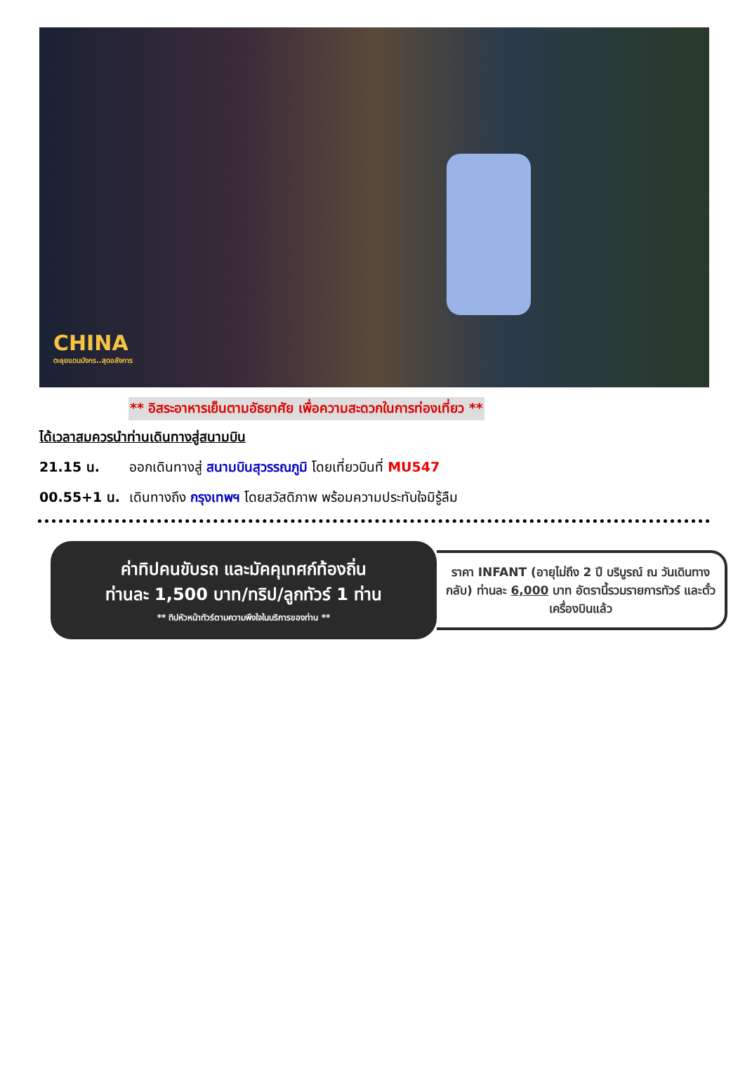CHINA
ตะลุยแดนมังกร..สุดอลังการ
** อิสระอาหารเย็นตามอัธยาศัย เพื่อความสะดวกในการท่องเที่ยว **
ได้เวลาสมควรนำท่านเดินทางสู่สนามบิน
21.15 น. ออกเดินทางสู่ สนามบินสุวรรณภูมิ โดยเที่ยวบินที่ MU547
00.55+1 น. เดินทางถึง กรุงเทพฯ โดยสวัสดิภาพ พร้อมความประทับใจมิรู้ลืม
ค่าทิปคนขับรถ และมัคคุเทศก์ท้องถิ่น
ท่านละ 1,500 บาท/ทริป/ลูกทัวร์ 1 ท่าน
** ทิปหัวหน้าทัวร์ตามความพึงใจในบริการของท่าน **
ราคา INFANT (อายุไม่ถึง 2 ปี บริบูรณ์ ณ วันเดินทางกลับ) ท่านละ 6,000 บาท อัตรานี้รวมรายการทัวร์ และตั๋วเครื่องบินแล้ว